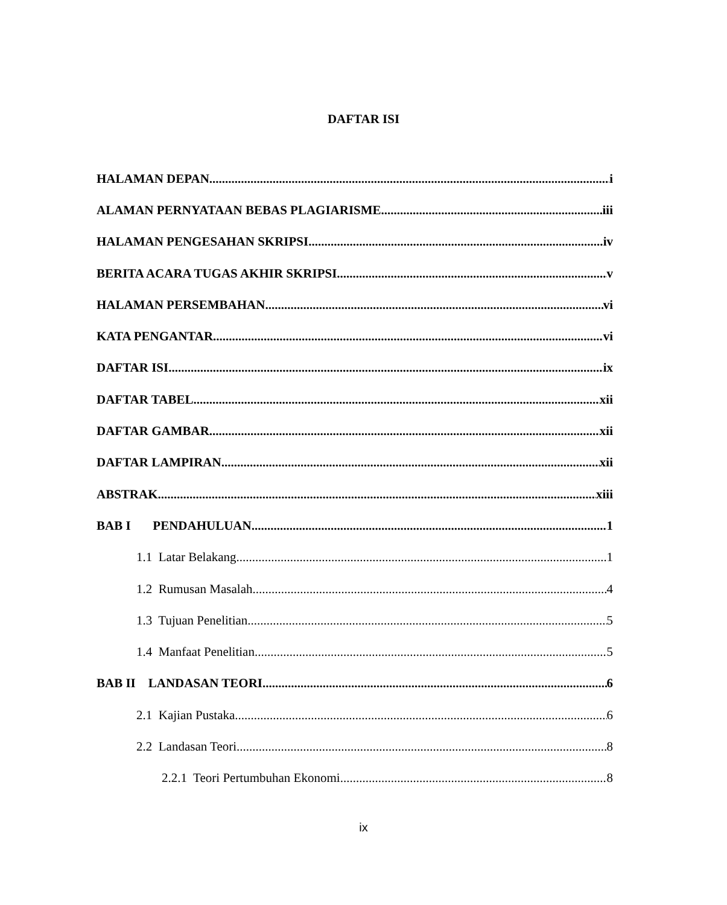DAFTAR ISI
HALAMAN DEPAN i
ALAMAN PERNYATAAN BEBAS PLAGIARISME iii
HALAMAN PENGESAHAN SKRIPSI iv
BERITA ACARA TUGAS AKHIR SKRIPSI v
HALAMAN PERSEMBAHAN vi
KATA PENGANTAR vi
DAFTAR ISI ix
DAFTAR TABEL xii
DAFTAR GAMBAR xii
DAFTAR LAMPIRAN xii
ABSTRAK xiii
BAB I PENDAHULUAN 1
1.1 Latar Belakang 1
1.2 Rumusan Masalah 4
1.3 Tujuan Penelitian 5
1.4 Manfaat Penelitian 5
BAB II LANDASAN TEORI 6
2.1 Kajian Pustaka 6
2.2 Landasan Teori 8
2.2.1 Teori Pertumbuhan Ekonomi 8
ix